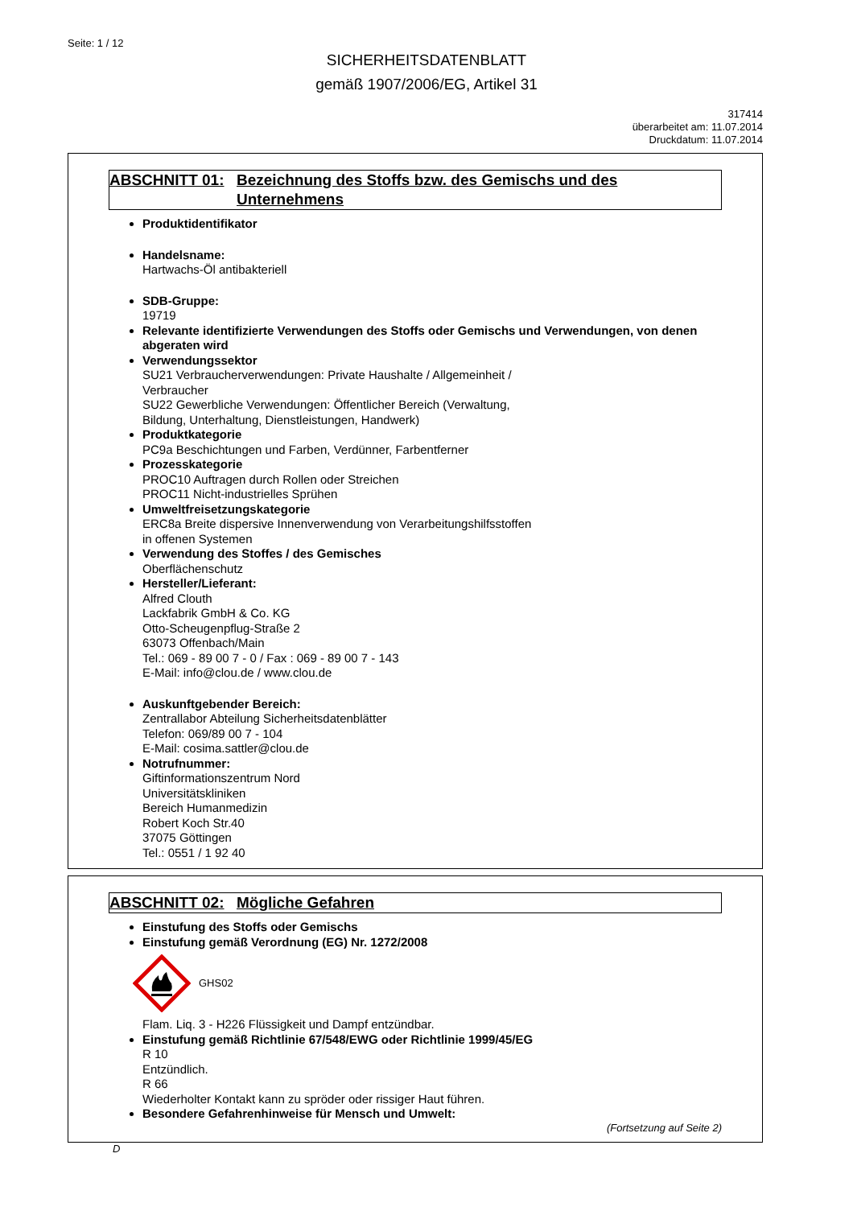Seite: 1 / 12
SICHERHEITSDATENBLATT
gemäß 1907/2006/EG, Artikel 31
317414
überarbeitet am: 11.07.2014
Druckdatum: 11.07.2014
ABSCHNITT 01: Bezeichnung des Stoffs bzw. des Gemischs und des Unternehmens
Produktidentifikator
Handelsname:
Hartwachs-Öl antibakteriell
SDB-Gruppe:
19719
Relevante identifizierte Verwendungen des Stoffs oder Gemischs und Verwendungen, von denen abgeraten wird
Verwendungssektor
SU21 Verbraucherverwendungen: Private Haushalte / Allgemeinheit /
Verbraucher
SU22 Gewerbliche Verwendungen: Öffentlicher Bereich (Verwaltung,
Bildung, Unterhaltung, Dienstleistungen, Handwerk)
Produktkategorie
PC9a Beschichtungen und Farben, Verdünner, Farbentferner
Prozesskategorie
PROC10 Auftragen durch Rollen oder Streichen
PROC11 Nicht-industrielles Sprühen
Umweltfreisetzungskategorie
ERC8a Breite dispersive Innenverwendung von Verarbeitungshilfsstoffen
in offenen Systemen
Verwendung des Stoffes / des Gemisches
Oberflächenschutz
Hersteller/Lieferant:
Alfred Clouth
Lackfabrik GmbH & Co. KG
Otto-Scheugenpflug-Straße 2
63073 Offenbach/Main
Tel.: 069 - 89 00 7 - 0 / Fax : 069 - 89 00 7 - 143
E-Mail: info@clou.de / www.clou.de
Auskunftgebender Bereich:
Zentrallabor Abteilung Sicherheitsdatenblätter
Telefon: 069/89 00 7 - 104
E-Mail: cosima.sattler@clou.de
Notrufnummer:
Giftinformationszentrum Nord
Universitätskliniken
Bereich Humanmedizin
Robert Koch Str.40
37075 Göttingen
Tel.: 0551 / 1 92 40
ABSCHNITT 02: Mögliche Gefahren
Einstufung des Stoffs oder Gemischs
Einstufung gemäß Verordnung (EG) Nr. 1272/2008
GHS02
Flam. Liq. 3 - H226 Flüssigkeit und Dampf entzündbar.
Einstufung gemäß Richtlinie 67/548/EWG oder Richtlinie 1999/45/EG
R 10
Entzündlich.
R 66
Wiederholter Kontakt kann zu spröder oder rissiger Haut führen.
Besondere Gefahrenhinweise für Mensch und Umwelt:
(Fortsetzung auf Seite 2)
D